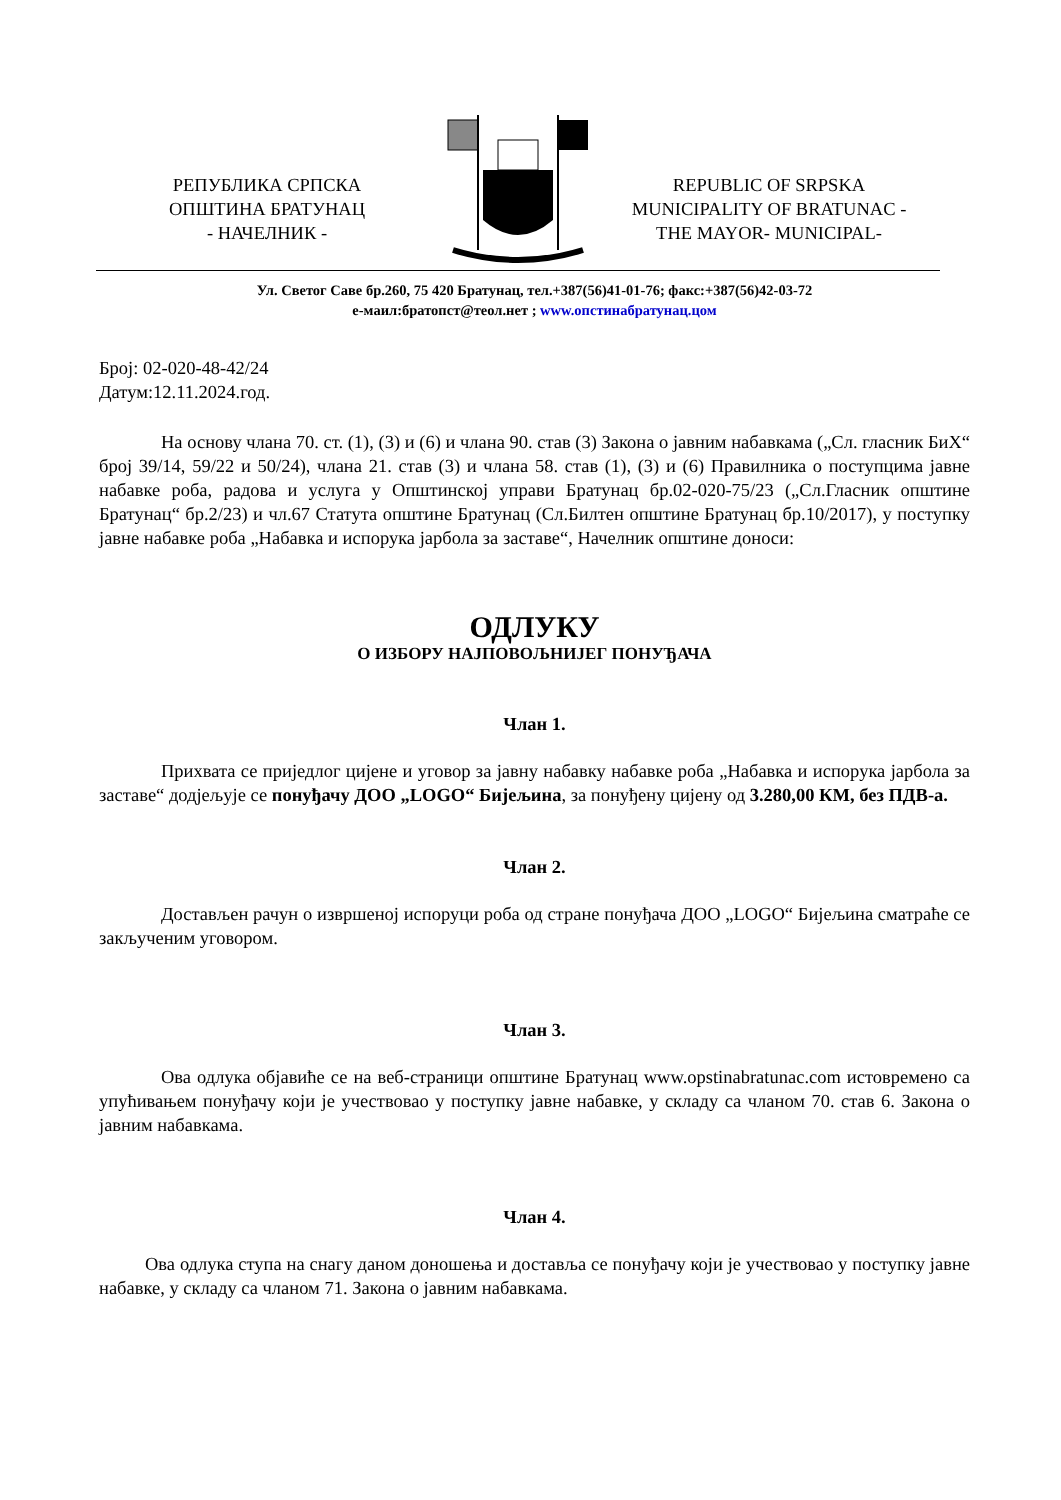РЕПУБЛИКА СРПСКА
ОПШТИНА БРАТУНАЦ
- НАЧЕЛНИК -
REPUBLIC OF SRPSKA
MUNICIPALITY OF BRATUNAC -
THE MAYOR- MUNICIPAL-
Ул. Светог Саве бр.260, 75 420 Братунац, тел.+387(56)41-01-76; факс:+387(56)42-03-72
е-маил:братопст@теол.нет ; www.опстинабратунац.цом
Број: 02-020-48-42/24
Датум:12.11.2024.год.
На основу члана 70. ст. (1), (3) и (6) и члана 90. став (3) Закона о јавним набавкама („Сл. гласник БиХ“ број 39/14, 59/22 и 50/24), члана 21. став (3) и члана 58. став (1), (3) и (6) Правилника о поступцима јавне набавке роба, радова и услуга у Општинској управи Братунац бр.02-020-75/23 („Сл.Гласник општине Братунац“ бр.2/23) и чл.67 Статута општине Братунац (Сл.Билтен општине Братунац бр.10/2017), у поступку јавне набавке роба „Набавка и испорука јарбола за заставе“, Начелник општине доноси:
ОДЛУКУ
О ИЗБОРУ НАЈПОВОЉНИЈЕГ ПОНУЂАЧА
Члан 1.
Прихвата се приједлог цијене и уговор за јавну набавку набавке роба „Набавка и испорука јарбола за заставе“ додјељује се понуђачу ДОО „LOGO“ Бијељина, за понуђену цијену од 3.280,00 КМ, без ПДВ-а.
Члан 2.
Достављен рачун о извршеној испоруци роба од стране понуђача ДОО „LOGO“ Бијељина сматраће се закљученим уговором.
Члан 3.
Ова одлука објавиће се на веб-страници општине Братунац www.opstinabratunac.com истовремено са упућивањем понуђачу који је учествовао у поступку јавне набавке, у складу са чланом 70. став 6. Закона о јавним набавкама.
Члан 4.
Ова одлука ступа на снагу даном доношења и доставља се понуђачу који је учествовао у поступку јавне набавке, у складу са чланом 71. Закона о јавним набавкама.